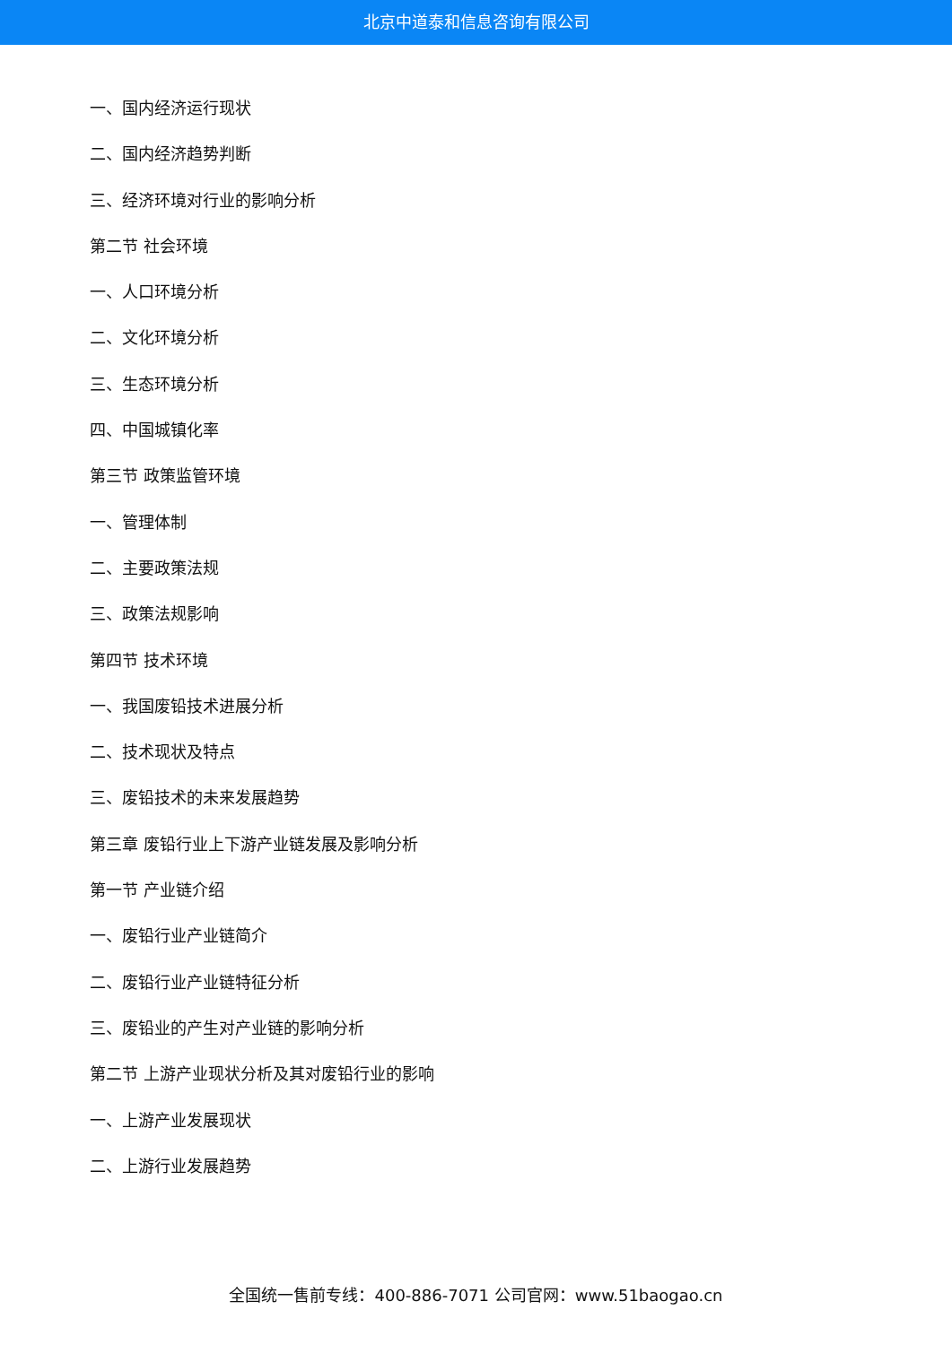北京中道泰和信息咨询有限公司
一、国内经济运行现状
二、国内经济趋势判断
三、经济环境对行业的影响分析
第二节 社会环境
一、人口环境分析
二、文化环境分析
三、生态环境分析
四、中国城镇化率
第三节 政策监管环境
一、管理体制
二、主要政策法规
三、政策法规影响
第四节 技术环境
一、我国废铅技术进展分析
二、技术现状及特点
三、废铅技术的未来发展趋势
第三章 废铅行业上下游产业链发展及影响分析
第一节 产业链介绍
一、废铅行业产业链简介
二、废铅行业产业链特征分析
三、废铅业的产生对产业链的影响分析
第二节 上游产业现状分析及其对废铅行业的影响
一、上游产业发展现状
二、上游行业发展趋势
全国统一售前专线：400-886-7071 公司官网：www.51baogao.cn